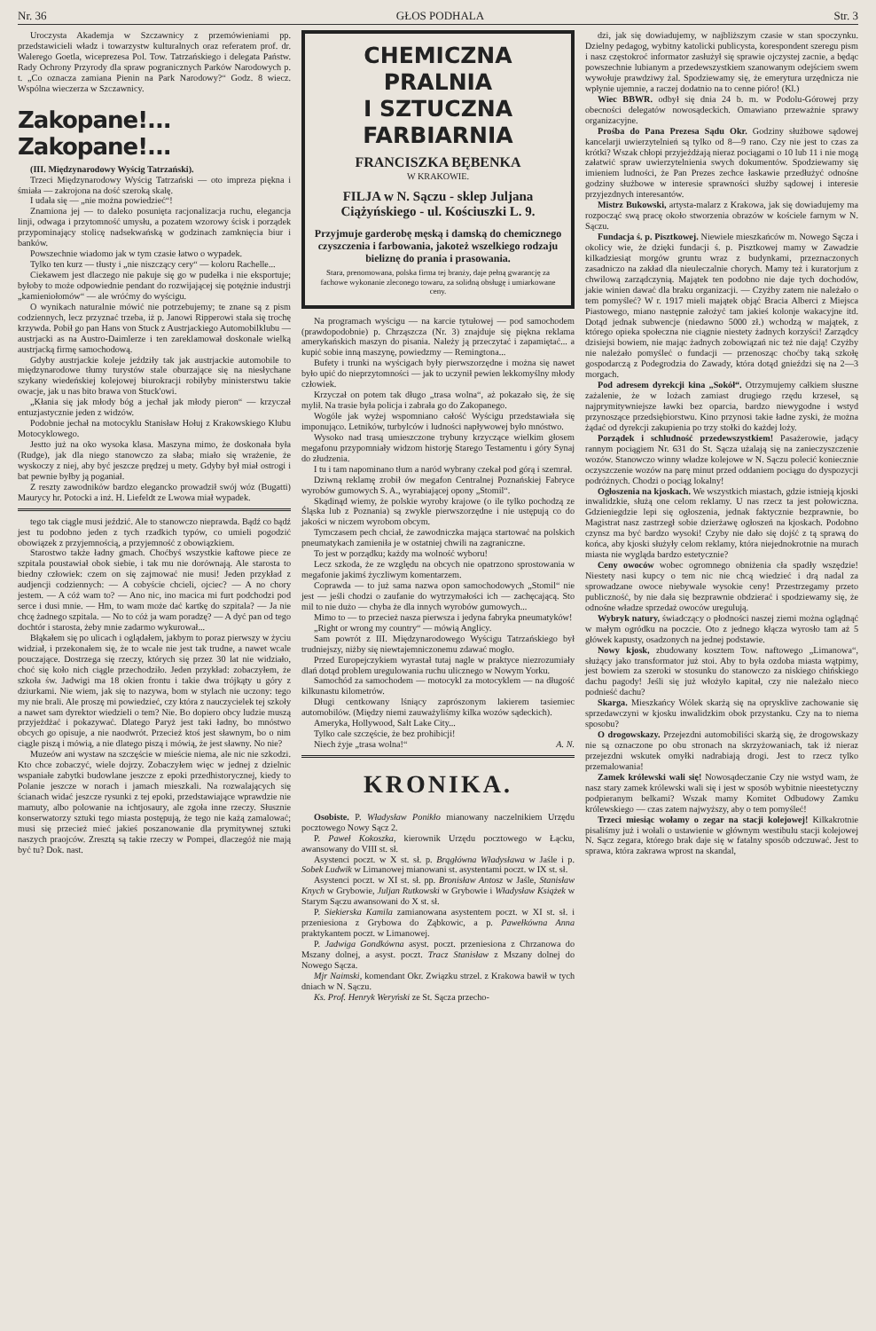Nr. 36 GŁOS PODHALA Str. 3
Uroczysta Akademja w Szczawnicy z przemówieniami pp. przedstawicieli władz i towarzystw kulturalnych oraz referatem prof. dr. Walerego Goetla, wiceprezesa Pol. Tow. Tatrzańskiego i delegata Państw. Rady Ochrony Przyrody dla spraw pogranicznych Parków Narodowych p. t. „Co oznacza zamiana Pienin na Park Narodowy?“ Godz. 8 wiecz. Wspólna wieczerza w Szczawnicy.
Zakopane!... Zakopane!...
(III. Międzynarodowy Wyścig Tatrzański).
Trzeci Międzynarodowy Wyścig Tatrzański — oto impreza piękna i śmiała — zakrojona na dość szeroką skalę.
I udała się — „nie można powiedzieć“!
Znamiona jej — to daleko posunięta racjonalizacja ruchu, elegancja linji, odwaga i przytomność umysłu, a pozatem wzorowy ścisk i porządek przypominający stolicę nadsekwańską w godzinach zamknięcia biur i banków.
Powszechnie wiadomo jak w tym czasie łatwo o wypadek.
Tylko ten kurz — tłusty i „nie niszczący cery“ — koloru Rachelle...
Ciekawem jest dlaczego nie pakuje się go w pudełka i nie eksportuje; byłoby to może odpowiednie pendant do rozwijającej się potężnie industrji „kamieniołomów“ — ale wróćmy do wyścigu.
O wynikach naturalnie mówić nie potrzebujemy; te znane są z pism codziennych, lecz przyznać trzeba, iż p. Janowi Ripperowi stała się trochę krzywda. Pobił go pan Hans von Stuck z Austrjackiego Automobilklubu — austrjacki as na Austro-Daimlerze i ten zareklamował doskonale wielką austrjacką firmę samochodową.
Gdyby austrjackie koleje jeździły tak jak austrjackie automobile to międzynarodowe tłumy turystów stale oburzające się na niesłychane szykany wiedeńskiej kolejowej biurokracji robiłyby ministerstwu takie owacje, jak u nas bito brawa von Stuck'owi.
„Kłania się jak młody bóg a jechał jak młody pieron“ — krzyczał entuzjastycznie jeden z widzów.
Podobnie jechał na motocyklu Stanisław Hołuj z Krakowskiego Klubu Motocyklowego.
Jestto już na oko wysoka klasa. Maszyna mimo, że doskonała była (Rudge), jak dla niego stanowczo za słaba; miało się wrażenie, że wyskoczy z niej, aby być jeszcze prędzej u mety. Gdyby był miał ostrogi i bat pewnie byłby ją poganiał.
Z reszty zawodników bardzo elegancko prowadził swój wóz (Bugatti) Maurycy hr. Potocki a inż. H. Liefeldt ze Lwowa miał wypadek.
tego tak ciągle musi jeździć. Ale to stanowczo nieprawda. Bądź co bądź jest tu podobno jeden z tych rzadkich typów, co umieli pogodzić obowiązek z przyjemnością, a przyjemność z obowiązkiem.
Starostwo także ładny gmach. Choćbyś wszystkie kaftowe piece ze szpitala poustawiał obok siebie, i tak mu nie dorównają. Ale starosta to biedny człowiek: czem on się zajmować nie musi! Jeden przykład z audjencji codziennych: — A cobyście chcieli, ojciec? — A no chory jestem. — A cóż wam to? — Ano nic, ino macica mi furt podchodzi pod serce i dusi mnie. — Hm, to wam może dać kartkę do szpitala? — Ja nie chcę żadnego szpitala. — No to cóż ja wam poradzę? — A dyć pan od tego dochtór i starosta, żeby mnie zadarmo wykurował...
Błąkałem się po ulicach i oglądałem, jakbym to poraz pierwszy w życiu widział, i przekonałem się, że to wcale nie jest tak trudne, a nawet wcale pouczające. Dostrzega się rzeczy, których się przez 30 lat nie widziało, choć się koło nich ciągle przechodziło. Jeden przykład: zobaczyłem, że szkoła św. Jadwigi ma 18 okien frontu i takie dwa trójkąty u góry z dziurkami. Nie wiem, jak się to nazywa, bom w stylach nie uczony: tego my nie brali. Ale proszę mi powiedzieć, czy która z nauczycielek tej szkoły a nawet sam dyrektor wiedzieli o tem? Nie. Bo dopiero obcy ludzie muszą przyjeżdżać i pokazywać. Dlatego Paryż jest taki ładny, bo mnóstwo obcych go opisuje, a nie naodwrót. Przecież ktoś jest sławnym, bo o nim ciągle piszą i mówią, a nie dlatego piszą i mówią, że jest sławny. No nie?
Muzeów ani wystaw na szczęście w mieście niema, ale nic nie szkodzi. Kto chce zobaczyć, wiele dojrzy. Zobaczyłem więc w jednej z dzielnic wspaniałe zabytki budowlane jeszcze z epoki przedhistorycznej, kiedy to Polanie jeszcze w norach i jamach mieszkali. Na rozwalających się ścianach widać jeszcze rysunki z tej epoki, przedstawiające wprawdzie nie mamuty, albo polowanie na ichtjosaury, ale zgoła inne rzeczy. Słusznie konserwatorzy sztuki tego miasta postępują, że tego nie każą zamalować; musi się przecież mieć jakieś poszanowanie dla prymitywnej sztuki naszych praojców. Zresztą są takie rzeczy w Pompei, dlaczegóż nie mają być tu? Dok. nast.
CHEMICZNA PRALNIA
I SZTUCZNA FARBIARNIA
FRANCISZKA BĘBENKA
W KRAKOWIE.
FILJA w N. Sączu - sklep Juljana Ciążyńskiego - ul. Kościuszki L. 9.
Przyjmuje garderobę męską i damską do chemicznego czyszczenia i farbowania, jakoteż wszelkiego rodzaju bieliznę do prania i prasowania.
Stara, prenomowana, polska firma tej branży, daje pełną gwarancję za fachowe wykonanie zleconego towaru, za solidną obsługę i umiarkowane ceny.
Na programach wyścigu — na karcie tytułowej — pod samochodem (prawdopodobnie) p. Chrząszcza (Nr. 3) znajduje się piękna reklama amerykańskich maszyn do pisania. Należy ją przeczytać i zapamiętać... a kupić sobie inną maszynę, powiedzmy — Remingtona...
Bufety i trunki na wyścigach były pierwszorzędne i można się nawet było upić do nieprzytomności — jak to uczynił pewien lekkomyślny młody człowiek.
Krzyczał on potem tak długo „trasa wolna“, aż pokazało się, że się mylił. Na trasie była policja i zabrała go do Zakopanego.
Wogóle jak wyżej wspomniano całość Wyścigu przedstawiała się imponująco. Letników, turbylców i ludności napływowej było mnóstwo.
Wysoko nad trasą umieszczone trybuny krzyczące wielkim głosem megafonu przypomniały widzom historję Starego Testamentu i góry Synaj do złudzenia.
I tu i tam napominano tłum a naród wybrany czekał pod górą i szemrał.
Dziwną reklamę zrobił ów megafon Centralnej Poznańskiej Fabryce wyrobów gumowych S. A., wyrabiającej opony „Stomil“.
Skądinąd wiemy, że polskie wyroby krajowe (o ile tylko pochodzą ze Śląska lub z Poznania) są zwykle pierwszorzędne i nie ustępują co do jakości w niczem wyrobom obcym.
Tymczasem pech chciał, że zawodniczka mająca startować na polskich pneumatykach zamieniła je w ostatniej chwili na zagraniczne.
To jest w porządku; każdy ma wolność wyboru!
Lecz szkoda, że ze względu na obcych nie opatrzono sprostowania w megafonie jakimś życzliwym komentarzem.
Coprawda — to już sama nazwa opon samochodowych „Stomil“ nie jest — jeśli chodzi o zaufanie do wytrzymałości ich — zachęcającą. Sto mil to nie dużo — chyba że dla innych wyrobów gumowych...
Mimo to — to przecież nasza pierwsza i jedyna fabryka pneumatyków!
„Right or wrong my country“ — mówią Anglicy.
Sam powrót z III. Międzynarodowego Wyścigu Tatrzańskiego był trudniejszy, niżby się niewtajemniczonemu zdawać mogło.
Przed Europejczykiem wyrastał tutaj nagle w praktyce niezrozumiały dlań dotąd problem uregulowania ruchu ulicznego w Nowym Yorku.
Samochód za samochodem — motocykl za motocyklem — na długość kilkunastu kilometrów.
Długi centkowany lśniący zaprószonym lakierem tasiemiec automobilów. (Między niemi zauważyliśmy kilka wozów sądeckich).
Ameryka, Hollywood, Salt Lake City...
Tylko cale szczęście, że bez prohibicji!
Niech żyje „trasa wolna!“ A. N.
KRONIKA.
Osobiste. P. Władysław Ponikło mianowany naczelnikiem Urzędu pocztowego Nowy Sącz 2.
P. Paweł Kokoszka, kierownik Urzędu pocztowego w Łącku, awansowany do VIII st. sł.
Asystenci poczt. w X st. sł. p. Brągłówna Władysława w Jaśle i p. Sobek Ludwik w Limanowej mianowani st. asystentami poczt. w IX st. sł.
Asystenci poczt. w XI st. sł. pp. Bronisław Antosz w Jaśle, Stanisław Knych w Grybowie, Juljan Rutkowski w Grybowie i Władysław Książek w Starym Sączu awansowani do X st. sł.
P. Siekierska Kamila zamianowana asystentem poczt. w XI st. sł. i przeniesiona z Grybowa do Ząbkowic, a p. Pawełkówna Anna praktykantem poczt. w Limanowej.
P. Jadwiga Gondkówna asyst. poczt. przeniesiona z Chrzanowa do Mszany dolnej, a asyst. poczt. Tracz Stanisław z Mszany dolnej do Nowego Sącza.
Mjr Naimski, komendant Okr. Związku strzel. z Krakowa bawił w tych dniach w N. Sączu.
Ks. Prof. Henryk Weryński ze St. Sącza przecho-
dzi, jak się dowiadujemy, w najbliższym czasie w stan spoczynku. Dzielny pedagog, wybitny katolicki publicysta, korespondent szeregu pism i nasz częstokroć informator zasłużył się sprawie ojczystej zacnie, a będąc powszechnie lubianym a przedewszystkiem szanowanym odejściem swem wywołuje prawdziwy żal. Spodziewamy się, że emerytura urzędnicza nie wpłynie ujemnie, a raczej dodatnio na to cenne pióro! (Kl.)
Wiec BBWR. odbył się dnia 24 b. m. w Podolu-Górowej przy obecności delegatów nowosądeckich. Omawiano przeważnie sprawy organizacyjne.
Prośba do Pana Prezesa Sądu Okr. Godziny służbowe sądowej kancelarji uwierzytelnień są tylko od 8—9 rano. Czy nie jest to czas za krótki? Wszak chłopi przyjeżdżają nieraz pociągami o 10 lub 11 i nie mogą załatwić spraw uwierzytelnienia swych dokumentów. Spodziewamy się imieniem ludności, że Pan Prezes zechce łaskawie przedłużyć odnośne godziny służbowe w interesie sprawności służby sądowej i interesie przyjezdnych interesantów.
Mistrz Bukowski, artysta-malarz z Krakowa, jak się dowiadujemy ma rozpocząć swą pracę około stworzenia obrazów w kościele farnym w N. Sączu.
Fundacja ś. p. Pisztkowej. Niewiele mieszkańców m. Nowego Sącza i okolicy wie, że dzięki fundacji ś. p. Pisztkowej mamy w Zawadzie kilkadziesiąt morgów gruntu wraz z budynkami, przeznaczonych zasadniczo na zakład dla nieuleczalnie chorych. Mamy też i kuratorjum z chwilową zarządczynią. Majątek ten podobno nie daje tych dochodów, jakie winien dawać dla braku organizacji. — Czyżby zatem nie należało o tem pomyśleć? W r. 1917 mieli majątek objąć Bracia Alberci z Miejsca Piastowego, miano następnie założyć tam jakieś kolonje wakacyjne itd. Dotąd jednak subwencje (niedawno 5000 zł.) wchodzą w majątek, z którego opieka społeczna nie ciągnie niestety żadnych korzyści! Zarządcy dzisiejsi bowiem, nie mając żadnych zobowiązań nic też nie dają! Czyżby nie należało pomyśleć o fundacji — przenosząc choćby taką szkołę gospodarczą z Podegrodzia do Zawady, która dotąd gnieździ się na 2—3 morgach.
Pod adresem dyrekcji kina „Sokół“. Otrzymujemy całkiem słuszne zażalenie, że w lożach zamiast drugiego rzędu krzeseł, są najprymitywniejsze ławki bez oparcia, bardzo niewygodne i wstyd przynoszące przedsiębiorstwu. Kino przynosi takie ładne zyski, że można żądać od dyrekcji zakupienia po trzy stołki do każdej loży.
Porządek i schludność przedewszystkiem! Pasażerowie, jadący rannym pociągiem Nr. 631 do St. Sącza użalają się na zanieczyszczenie wozów. Stanowczo winny władze kolejowe w N. Sączu polecić koniecznie oczyszczenie wozów na parę minut przed oddaniem pociągu do dyspozycji podróżnych. Chodzi o pociąg lokalny!
Ogłoszenia na kjoskach. We wszystkich miastach, gdzie istnieją kjoski inwalidzkie, służą one celom reklamy. U nas rzecz ta jest połowiczna. Gdzieniegdzie lepi się ogłoszenia, jednak faktycznie bezprawnie, bo Magistrat nasz zastrzegł sobie dzierżawę ogłoszeń na kjoskach. Podobno czynsz ma być bardzo wysoki! Czyby nie dało się dojść z tą sprawą do końca, aby kjoski służyły celom reklamy, która niejednokrotnie na murach miasta nie wygląda bardzo estetycznie?
Ceny owoców wobec ogromnego obniżenia cła spadły wszędzie! Niestety nasi kupcy o tem nic nie chcą wiedzieć i drą nadal za sprowadzane owoce niebywale wysokie ceny! Przestrzegamy przeto publiczność, by nie dała się bezprawnie obdzierać i spodziewamy się, że odnośne władze sprzedaż owoców uregulują.
Wybryk natury, świadczący o płodności naszej ziemi można oglądnąć w małym ogródku na poczcie. Oto z jednego kłącza wyrosło tam aż 5 główek kapusty, osadzonych na jednej podstawie.
Nowy kjosk, zbudowany kosztem Tow. naftowego „Limanowa“, służący jako transformator już stoi. Aby to była ozdoba miasta wątpimy, jest bowiem za szeroki w stosunku do stanowczo za niskiego chińskiego dachu pagody! Jeśli się już włożyło kapitał, czy nie należało nieco podnieść dachu?
Skarga. Mieszkańcy Wólek skarżą się na oprysklive zachowanie się sprzedawczyni w kjosku inwalidzkim obok przystanku. Czy na to niema sposobu?
O drogowskazy. Przejezdni automobiliści skarżą się, że drogowskazy nie są oznaczone po obu stronach na skrzyżowaniach, tak iż nieraz przejezdni wskutek omyłki nadrabiają drogi. Jest to rzecz tylko przemalowania!
Zamek królewski wali się! Nowosądeczanie Czy nie wstyd wam, że nasz stary zamek królewski wali się i jest w sposób wybitnie nieestetyczny podpieranym belkami? Wszak mamy Komitet Odbudowy Zamku królewskiego — czas zatem najwyższy, aby o tem pomyśleć!
Trzeci miesiąc wołamy o zegar na stacji kolejowej! Kilkakrotnie pisaliśmy już i wołali o ustawienie w głównym westibulu stacji kolejowej N. Sącz zegara, którego brak daje się w fatalny sposób odczuwać. Jest to sprawa, która zakrawa wprost na skandal,